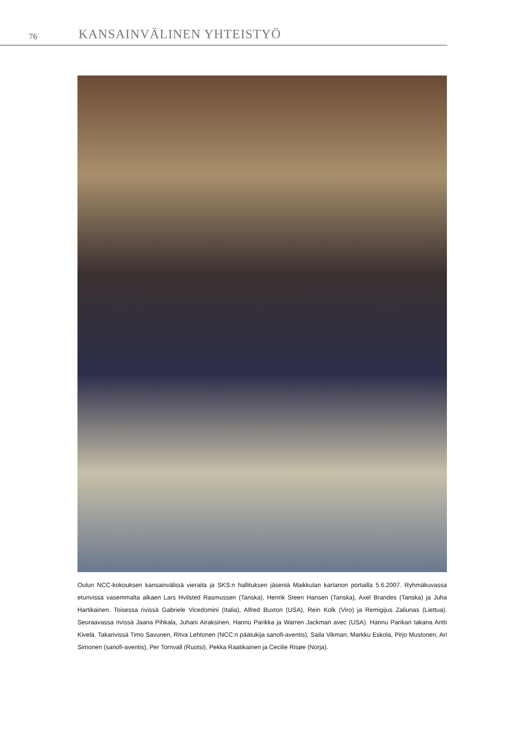76 KANSAINVÄLINEN YHTEISTYÖ
Oulun NCC-kokouksen kansainvälisiä vieraita ja SKS:n hallituksen jäseniä Maikkulan kartanon portailla 5.6.2007. Ryhmäkuvassa eturivissä vasemmalta alkaen Lars Hvilsted Rasmussen (Tanska), Henrik Steen Hansen (Tanska), Axel Brandes (Tanska) ja Juha Hartikainen. Toisessa rivissä Gabriele Vicedomini (Italia), Alfred Buxton (USA), Rein Kolk (Viro) ja Remigijus Zaliunas (Liettua). Seuraavassa rivissä Jaana Pihkala, Juhani Airaksinen, Hannu Parikka ja Warren Jackman avec (USA). Hannu Parikan takana Antti Kivelä. Takarivissä Timo Savunen, Ritva Lehtonen (NCC:n päätukija sanofi-aventis), Saila Vikman, Markku Eskola, Pirjo Mustonen, Ari Simonen (sanofi-aventis), Per Tornvall (Ruotsi), Pekka Raatikainen ja Cecilie Risøe (Norja).